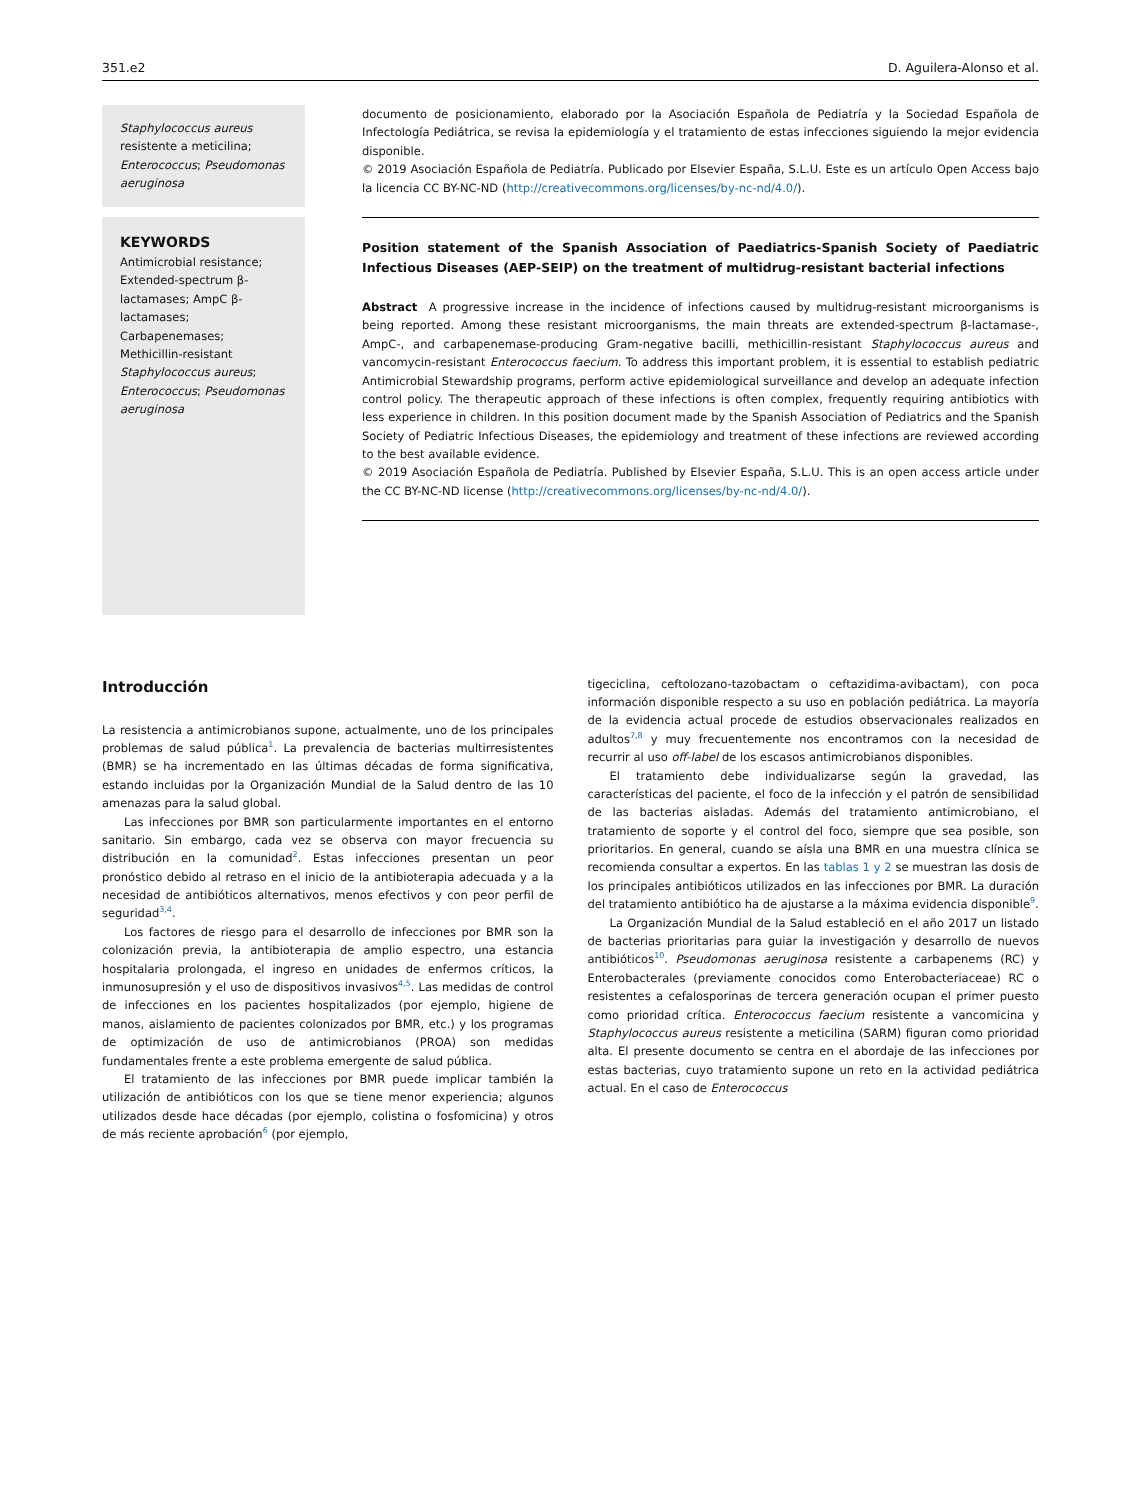351.e2 D. Aguilera-Alonso et al.
Staphylococcus aureus resistente a meticilina; Enterococcus; Pseudomonas aeruginosa
KEYWORDS
Antimicrobial resistance; Extended-spectrum β-lactamases; AmpC β-lactamases; Carbapenemases; Methicillin-resistant Staphylococcus aureus; Enterococcus; Pseudomonas aeruginosa
documento de posicionamiento, elaborado por la Asociación Española de Pediatría y la Sociedad Española de Infectología Pediátrica, se revisa la epidemiología y el tratamiento de estas infecciones siguiendo la mejor evidencia disponible.
© 2019 Asociación Española de Pediatría. Publicado por Elsevier España, S.L.U. Este es un artículo Open Access bajo la licencia CC BY-NC-ND (http://creativecommons.org/licenses/by-nc-nd/4.0/).
Position statement of the Spanish Association of Paediatrics-Spanish Society of Paediatric Infectious Diseases (AEP-SEIP) on the treatment of multidrug-resistant bacterial infections
Abstract A progressive increase in the incidence of infections caused by multidrug-resistant microorganisms is being reported. Among these resistant microorganisms, the main threats are extended-spectrum β-lactamase-, AmpC-, and carbapenemase-producing Gram-negative bacilli, methicillin-resistant Staphylococcus aureus and vancomycin-resistant Enterococcus faecium. To address this important problem, it is essential to establish pediatric Antimicrobial Stewardship programs, perform active epidemiological surveillance and develop an adequate infection control policy. The therapeutic approach of these infections is often complex, frequently requiring antibiotics with less experience in children. In this position document made by the Spanish Association of Pediatrics and the Spanish Society of Pediatric Infectious Diseases, the epidemiology and treatment of these infections are reviewed according to the best available evidence.
© 2019 Asociación Española de Pediatría. Published by Elsevier España, S.L.U. This is an open access article under the CC BY-NC-ND license (http://creativecommons.org/licenses/by-nc-nd/4.0/).
Introducción
La resistencia a antimicrobianos supone, actualmente, uno de los principales problemas de salud pública<sup>1</sup>. La prevalencia de bacterias multirresistentes (BMR) se ha incrementado en las últimas décadas de forma significativa, estando incluidas por la Organización Mundial de la Salud dentro de las 10 amenazas para la salud global.
Las infecciones por BMR son particularmente importantes en el entorno sanitario. Sin embargo, cada vez se observa con mayor frecuencia su distribución en la comunidad<sup>2</sup>. Estas infecciones presentan un peor pronóstico debido al retraso en el inicio de la antibioterapia adecuada y a la necesidad de antibióticos alternativos, menos efectivos y con peor perfil de seguridad<sup>3,4</sup>.
Los factores de riesgo para el desarrollo de infecciones por BMR son la colonización previa, la antibioterapia de amplio espectro, una estancia hospitalaria prolongada, el ingreso en unidades de enfermos críticos, la inmunosupresión y el uso de dispositivos invasivos<sup>4,5</sup>. Las medidas de control de infecciones en los pacientes hospitalizados (por ejemplo, higiene de manos, aislamiento de pacientes colonizados por BMR, etc.) y los programas de optimización de uso de antimicrobianos (PROA) son medidas fundamentales frente a este problema emergente de salud pública.
El tratamiento de las infecciones por BMR puede implicar también la utilización de antibióticos con los que se tiene menor experiencia; algunos utilizados desde hace décadas (por ejemplo, colistina o fosfomicina) y otros de más reciente aprobación<sup>6</sup> (por ejemplo,
tigeciclina, ceftolozano-tazobactam o ceftazidima-avibactam), con poca información disponible respecto a su uso en población pediátrica. La mayoría de la evidencia actual procede de estudios observacionales realizados en adultos<sup>7,8</sup> y muy frecuentemente nos encontramos con la necesidad de recurrir al uso off-label de los escasos antimicrobianos disponibles.
El tratamiento debe individualizarse según la gravedad, las características del paciente, el foco de la infección y el patrón de sensibilidad de las bacterias aisladas. Además del tratamiento antimicrobiano, el tratamiento de soporte y el control del foco, siempre que sea posible, son prioritarios. En general, cuando se aísla una BMR en una muestra clínica se recomienda consultar a expertos. En las tablas 1 y 2 se muestran las dosis de los principales antibióticos utilizados en las infecciones por BMR. La duración del tratamiento antibiótico ha de ajustarse a la máxima evidencia disponible<sup>9</sup>.
La Organización Mundial de la Salud estableció en el año 2017 un listado de bacterias prioritarias para guiar la investigación y desarrollo de nuevos antibióticos<sup>10</sup>. Pseudomonas aeruginosa resistente a carbapenems (RC) y Enterobacterales (previamente conocidos como Enterobacteriaceae) RC o resistentes a cefalosporinas de tercera generación ocupan el primer puesto como prioridad crítica. Enterococcus faecium resistente a vancomicina y Staphylococcus aureus resistente a meticilina (SARM) figuran como prioridad alta. El presente documento se centra en el abordaje de las infecciones por estas bacterias, cuyo tratamiento supone un reto en la actividad pediátrica actual. En el caso de Enterococcus